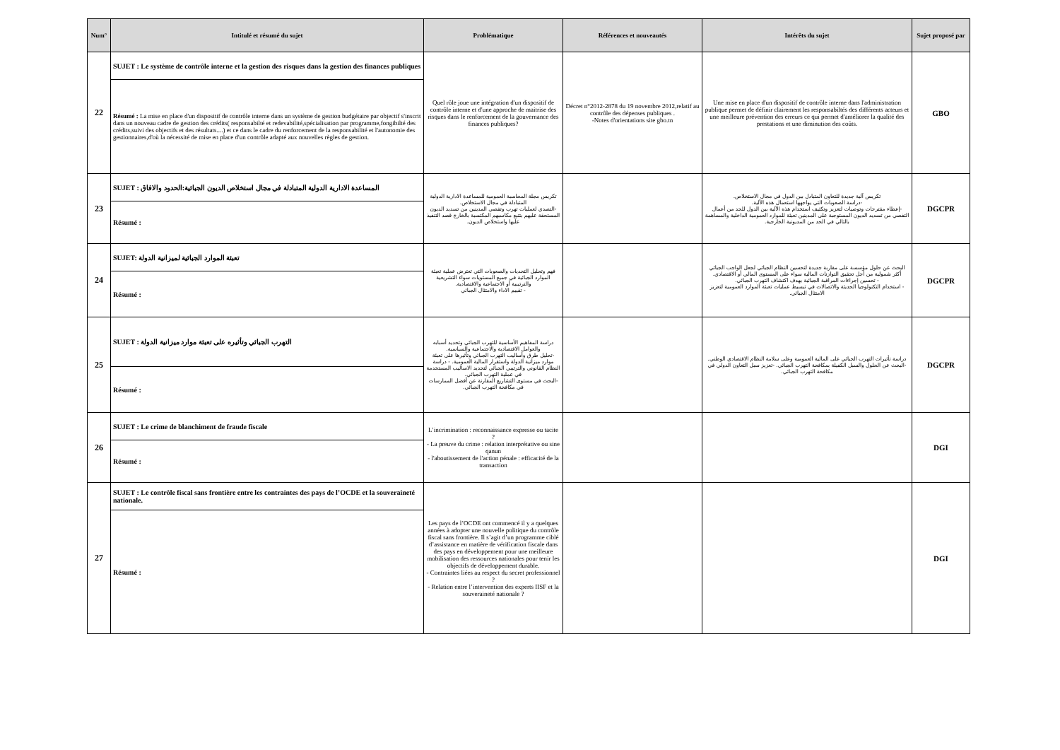| Num° | Intitulé et résumé du sujet | Problématique | Références et nouveautés | Intérêts du sujet | Sujet proposé par |
| --- | --- | --- | --- | --- | --- |
| 22 | SUJET : Le système de contrôle interne et la gestion des risques dans la gestion des finances publiques | Quel rôle joue une intégration d'un dispositif de contrôle interne et d'une approche de maitrise des risques dans le renforcement de la gouvernance des finances publiques? | Décret n°2012-2878 du 19 novembre 2012,relatif au contrôle des dépenses publiques . -Notes d'orientations site gbo.tn | Une mise en place d'un dispositif de contrôle interne dans l'administration publique permet de définir clairement les responsabiltés des différents acteurs et une meilleure prévention des erreurs ce qui permet d'améliorer la qualité des prestations et une diminution des coûts. | GBO |
| | Résumé : La mise en place d'un dispositif de contrôle interne dans un système de gestion budgétaire par objectif s'inscrit dans un nouveau cadre de gestion des crédits( responsabilté et redevabilité,spécialisation par programme,fongibilté des crédits,suivi des objectifs et des résultats....) et ce dans le cadre du renforcement de la responsabilité et l'autonomie des gestionnaires,d'où la nécessité de mise en place d'un contrôle adapté aux nouvelles règles de gestion. | | | | |
| 23 | SUJET : المساعدة الادارية الدولية المتبادلة في مجال استخلاص الديون الجبائية:الحدود والافاق | تكريس مجلة المحاسبة العمومية للمساعدة الادارية الدولية المتبادلة في مجال الاستخلاص. -التصدي لعمليات تهرب وتفصي المدينين من تسديد الديون المستحقة عليهم بتتبع مكاسبهم المكتسبة بالخارج قصد التنفيذ عليها واستخلاص الديون. | | تكريس آلية جديدة للتعاون المتبادل بين الدول في مجال الاستخلاص. -دراسة الصعوبات التي يواجهها استعمال هذه الآلية. -إعطاء مقترحات وتوصيات لتعزيز وتكثيف استخدام هذه الآلية بين الدول للحد من أعمال التفصي من تسديد الديون المستوجبة على المدينين تعبئة للموارد العمومية الداخلية والمساهمة بالتالي في الحد من المديونية الخارجية. | DGCPR |
| | Résumé : | | | | |
| 24 | SUJET: تعبئة الموارد الجبائية لميزانية الدولة | فهم وتحليل التحديات والصعوبات التي تعترض عملية تعبئة الموارد الجبائية في جميع المستويات سواء التشريعية والترتيبية أو الاجتماعية والاقتصادية. - تقييم الاداء والامتثال الجبائي | | البحث عن حلول مؤسسة على مقاربة جديدة لتحسين النظام الجبائي لجعل الواجب الجبائي أكثر شمولية من أجل تحقيق التوازنات المالية سواء على المستوى المالي أو الاقتصادي. - تحسين إجراءات المراقبة الجبائية بهدف اكتشاف التهرب الجبائي. - استخدام التكنولوجيا الحديثة والاتصالات في تبسيط عمليات تعبئة الموارد العمومية لتعزيز الامتثال الجبائي. | DGCPR |
| | Résumé : | | | | |
| 25 | SUJET : التهرب الجبائي وتأثيره على تعبئة موارد ميزانية الدولة | دراسة المفاهيم الأساسية للتهرب الجبائي وتحديد أسبابه والعوامل الاقتصادية والاجتماعية والسياسية. -تحليل طرق وأساليب التهرب الجبائي وتأثيرها على تعبئة موارد ميزانية الدولة واستقرار المالية العمومية. - دراسة النظام القانوني والترتيبي الجبائي لتحديد الاساليب المستخدمة في عملية التهرب الجبائي. -البحث في مستوى التشاريع المقارنة عن أفضل الممارسات في مكافحة التهرب الجبائي. | | دراسة تأثيرات التهرب الجبائي على المالية العمومية وعلى سلامة النظام الاقتصادي الوطني. -البحث عن الحلول والسبل الكفيلة بمكافحة التهرب الجبائي. -تعزيز سبل التعاون الدولي في مكافحة التهرب الجبائي. | DGCPR |
| | Résumé : | | | | |
| 26 | SUJET : Le crime de blanchiment de fraude fiscale | L’incrimination : reconnaissance expresse ou tacite ? - La preuve du crime : relation interprétative ou sine qanun - l'aboutissement de l'action pénale : efficacité de la transaction | | | DGI |
| | Résumé : | | | | |
| 27 | SUJET : Le contrôle fiscal sans frontière entre les contraintes des pays de l’OCDE et la souveraineté nationale. | Les pays de l’OCDE ont commencé il y a quelques années à adopter une nouvelle politique du contrôle fiscal sans frontière. Il s’agit d’un programme ciblé d’assistance en matière de vérification fiscale dans des pays en développement pour une meilleure mobilisation des ressources nationales pour tenir les objectifs de développement durable. - Contraintes liées au respect du secret professionnel ? - Relation entre l’intervention des experts IISF et la souveraineté nationale ? | | | DGI |
| | Résumé : | | | | |